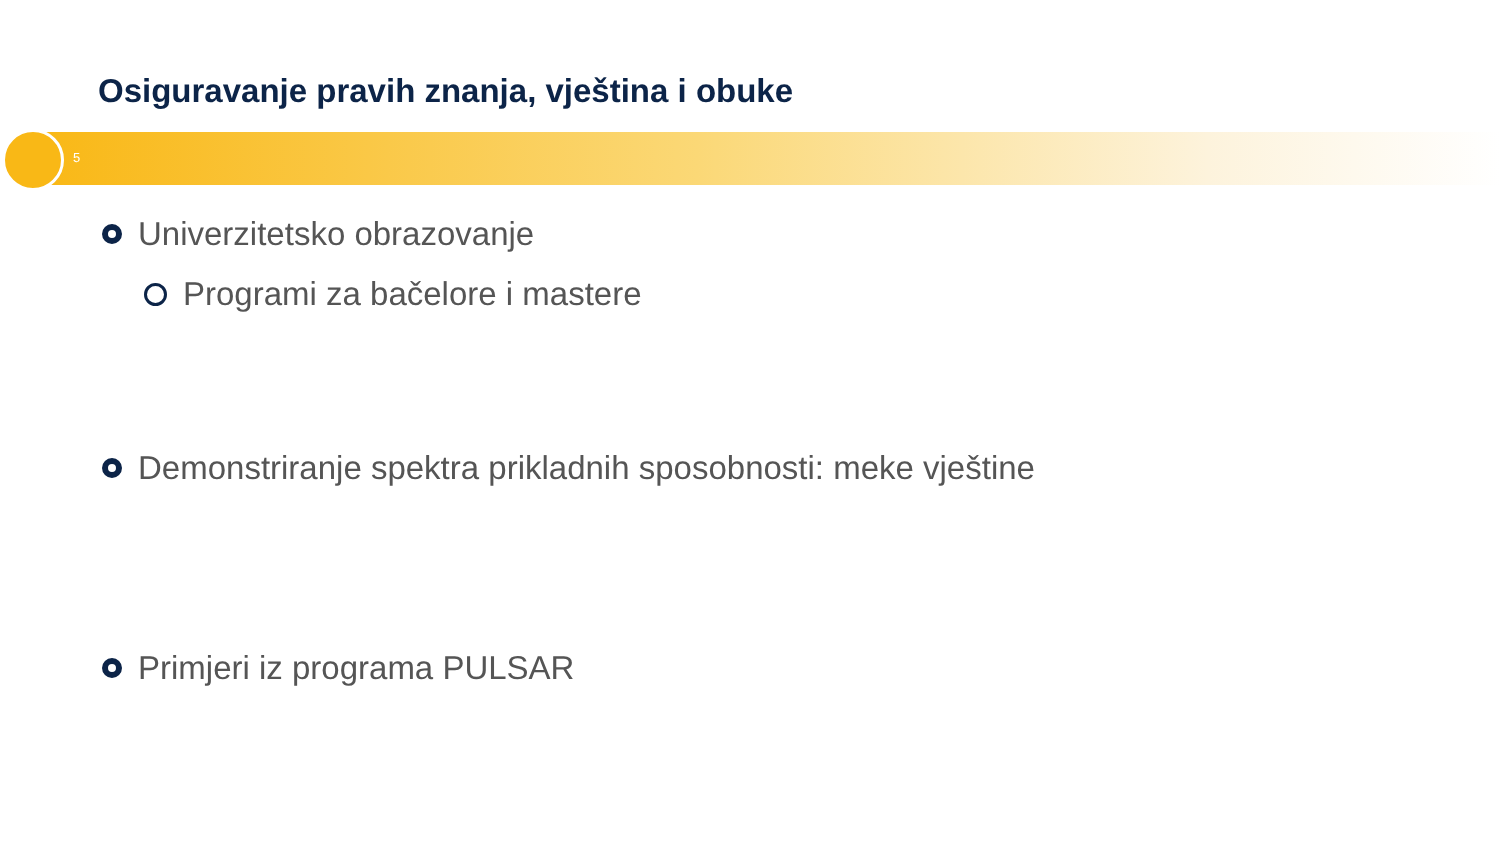Osiguravanje pravih znanja, vještina i obuke
5
Univerzitetsko obrazovanje
Programi za bačelore i mastere
Demonstriranje spektra prikladnih sposobnosti: meke vještine
Primjeri iz programa PULSAR